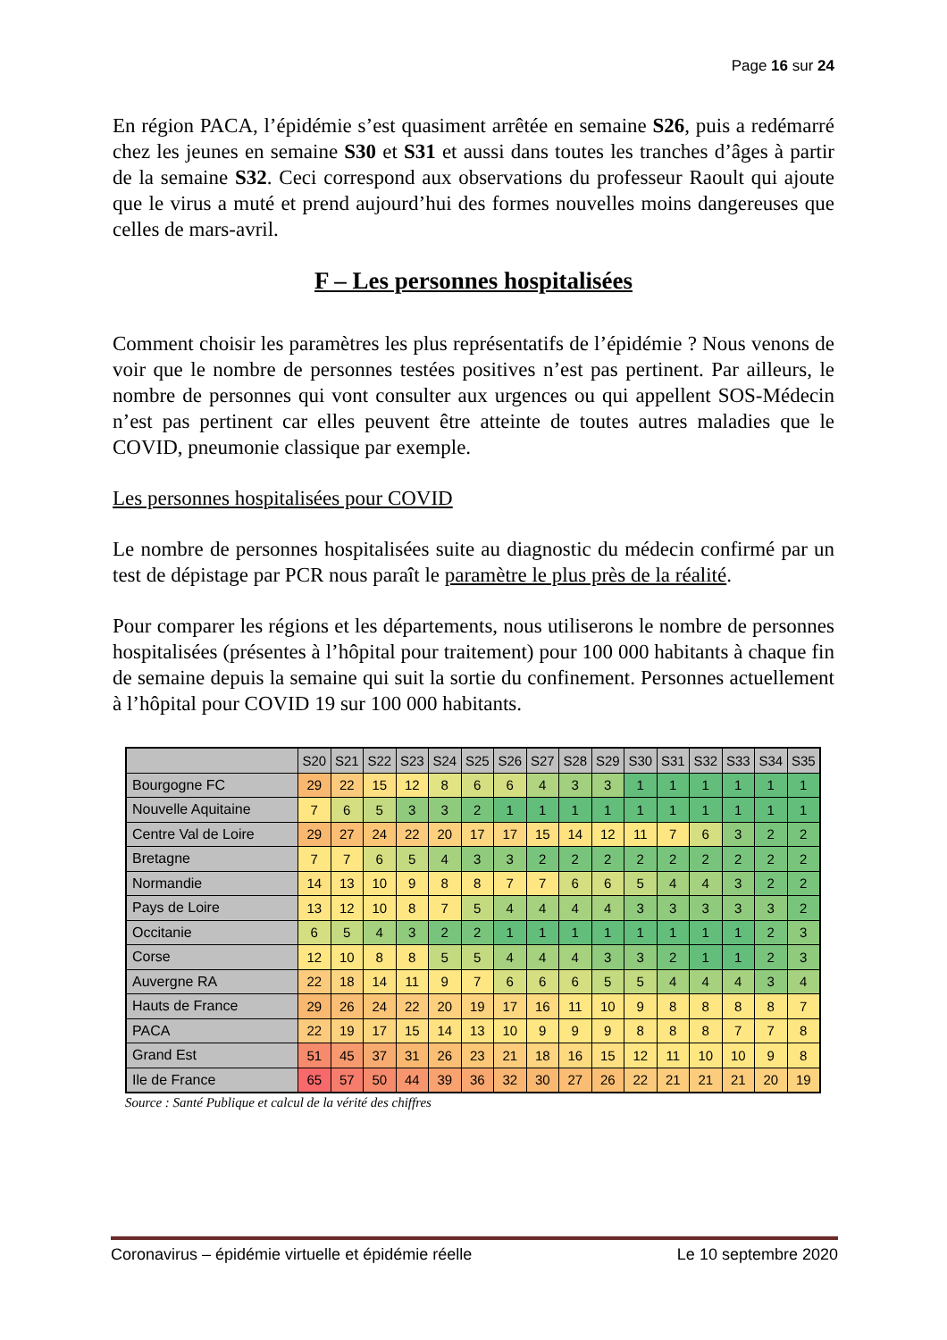Page 16 sur 24
En région PACA, l’épidémie s’est quasiment arrêtée en semaine S26, puis a redémarré chez les jeunes en semaine S30 et S31 et aussi dans toutes les tranches d’âges à partir de la semaine S32. Ceci correspond aux observations du professeur Raoult qui ajoute que le virus a muté et prend aujourd’hui des formes nouvelles moins dangereuses que celles de mars-avril.
F – Les personnes hospitalisées
Comment choisir les paramètres les plus représentatifs de l’épidémie ? Nous venons de voir que le nombre de personnes testées positives n’est pas pertinent. Par ailleurs, le nombre de personnes qui vont consulter aux urgences ou qui appellent SOS-Médecin n’est pas pertinent car elles peuvent être atteinte de toutes autres maladies que le COVID, pneumonie classique par exemple.
Les personnes hospitalisées pour COVID
Le nombre de personnes hospitalisées suite au diagnostic du médecin confirmé par un test de dépistage par PCR nous paraît le paramètre le plus près de la réalité.
Pour comparer les régions et les départements, nous utiliserons le nombre de personnes hospitalisées (présentes à l’hôpital pour traitement) pour 100 000 habitants à chaque fin de semaine depuis la semaine qui suit la sortie du confinement. Personnes actuellement à l’hôpital pour COVID 19 sur 100 000 habitants.
| | S20 | S21 | S22 | S23 | S24 | S25 | S26 | S27 | S28 | S29 | S30 | S31 | S32 | S33 | S34 | S35 |
| --- | --- | --- | --- | --- | --- | --- | --- | --- | --- | --- | --- | --- | --- | --- | --- | --- |
| Bourgogne FC | 29 | 22 | 15 | 12 | 8 | 6 | 6 | 4 | 3 | 3 | 1 | 1 | 1 | 1 | 1 | 1 |
| Nouvelle Aquitaine | 7 | 6 | 5 | 3 | 3 | 2 | 1 | 1 | 1 | 1 | 1 | 1 | 1 | 1 | 1 | 1 |
| Centre Val de Loire | 29 | 27 | 24 | 22 | 20 | 17 | 17 | 15 | 14 | 12 | 11 | 7 | 6 | 3 | 2 | 2 |
| Bretagne | 7 | 7 | 6 | 5 | 4 | 3 | 3 | 2 | 2 | 2 | 2 | 2 | 2 | 2 | 2 | 2 |
| Normandie | 14 | 13 | 10 | 9 | 8 | 8 | 7 | 7 | 6 | 6 | 5 | 4 | 4 | 3 | 2 | 2 |
| Pays de Loire | 13 | 12 | 10 | 8 | 7 | 5 | 4 | 4 | 4 | 4 | 3 | 3 | 3 | 3 | 3 | 2 |
| Occitanie | 6 | 5 | 4 | 3 | 2 | 2 | 1 | 1 | 1 | 1 | 1 | 1 | 1 | 1 | 2 | 3 |
| Corse | 12 | 10 | 8 | 8 | 5 | 5 | 4 | 4 | 4 | 3 | 3 | 2 | 1 | 1 | 2 | 3 |
| Auvergne RA | 22 | 18 | 14 | 11 | 9 | 7 | 6 | 6 | 6 | 5 | 5 | 4 | 4 | 4 | 3 | 4 |
| Hauts de France | 29 | 26 | 24 | 22 | 20 | 19 | 17 | 16 | 11 | 10 | 9 | 8 | 8 | 8 | 8 | 7 |
| PACA | 22 | 19 | 17 | 15 | 14 | 13 | 10 | 9 | 9 | 9 | 8 | 8 | 8 | 7 | 7 | 8 |
| Grand Est | 51 | 45 | 37 | 31 | 26 | 23 | 21 | 18 | 16 | 15 | 12 | 11 | 10 | 10 | 9 | 8 |
| Ile de France | 65 | 57 | 50 | 44 | 39 | 36 | 32 | 30 | 27 | 26 | 22 | 21 | 21 | 21 | 20 | 19 |
Source : Santé Publique et calcul de la vérité des chiffres
Coronavirus – épidémie virtuelle et épidémie réelle Le 10 septembre 2020